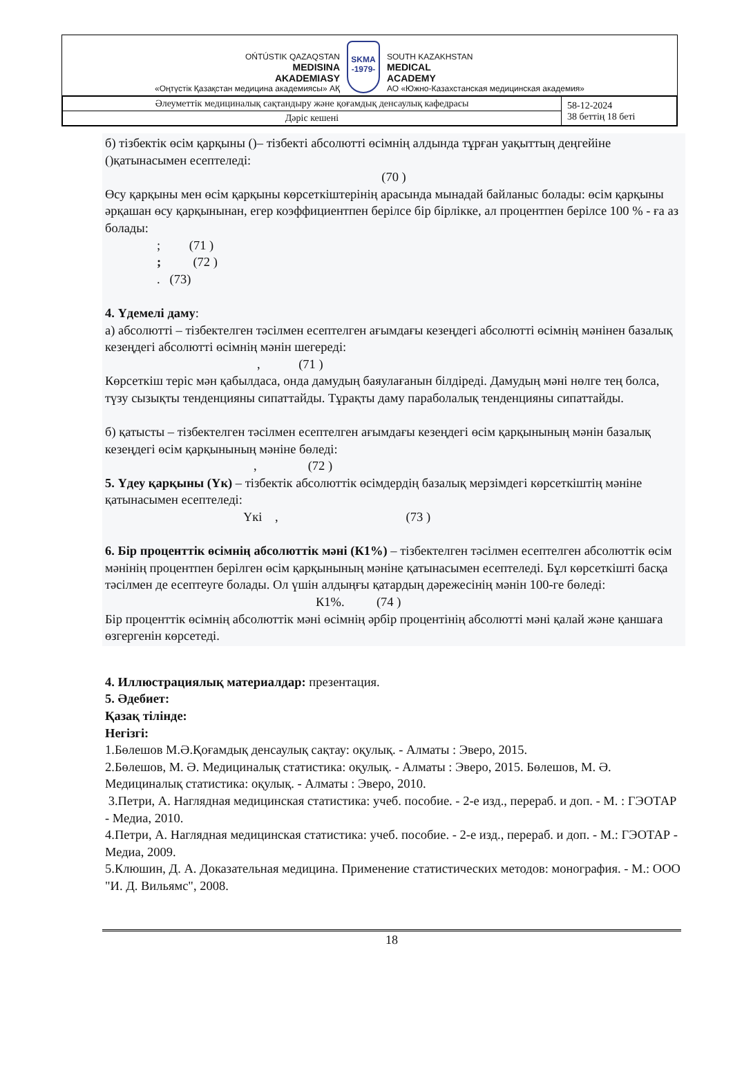OŃTÚSTIK QAZAQSTAN
MEDISINA
AKADEMIASY
«Оңтүстік Қазақстан медицина академиясы» АҚ
SKMA
-1979-
SOUTH KAZAKHSTAN
MEDICAL
ACADEMY
АО «Южно-Казахстанская медицинская академия»
| Әлеуметтік медициналық сақтандыру және қоғамдық денсаулық кафедрасы | 58-12-2024 38 беттің 18 беті |
| Дәріс кешені | |
б) тізбектік өсім қарқыны ()– тізбекті абсолютті өсімнің алдында тұрған уақыттың деңгейіне ()қатынасымен есептеледі:
(70 )
Өсу қарқыны мен өсім қарқыны көрсеткіштерінің арасында мынадай байланыс болады: өсім қарқыны әрқашан өсу қарқынынан, егер коэффициентпен берілсе бір бірлікке, ал процентпен берілсе 100 % - ға аз болады:
; (71 )
; (72 )
. (73)
4. Үдемелі даму:
а) абсолютті – тізбектелген тәсілмен есептелген ағымдағы кезеңдегі абсолютті өсімнің мәнінен базалық кезеңдегі абсолютті өсімнің мәнін шегереді:
, (71 )
Көрсеткіш теріс мән қабылдаса, онда дамудың баяулағанын білдіреді. Дамудың мәні нөлге тең болса, түзу сызықты тенденцияны сипаттайды. Тұрақты даму параболалық тенденцияны сипаттайды.
б) қатысты – тізбектелген тәсілмен есептелген ағымдағы кезеңдегі өсім қарқынының мәнін базалық кезеңдегі өсім қарқынының мәніне бөледі:
, (72 )
5. Үдеу қарқыны (Үк) – тізбектік абсолюттік өсімдердің базалық мерзімдегі көрсеткіштің мәніне қатынасымен есептеледі:
Үкі , (73 )
6. Бір проценттік өсімнің абсолюттік мәні (К1%) – тізбектелген тәсілмен есептелген абсолюттік өсім мәнінің процентпен берілген өсім қарқынының мәніне қатынасымен есептеледі. Бұл көрсеткішті басқа тәсілмен де есептеуге болады. Ол үшін алдыңғы қатардың дәрежесінің мәнін 100-ге бөледі:
К1%. (74 )
Бір проценттік өсімнің абсолюттік мәні өсімнің әрбір процентінің абсолютті мәні қалай және қаншаға өзгергенін көрсетеді.
4. Иллюстрациялық материалдар: презентация.
5. Әдебиет:
Қазақ тілінде:
Негізгі:
1.Бөлешов М.Ә.Қоғамдық денсаулық сақтау: оқулық. - Алматы : Эверо, 2015.
2.Бөлешов, М. Ә. Медициналық статистика: оқулық. - Алматы : Эверо, 2015. Бөлешов, М. Ә. Медициналық статистика: оқулық. - Алматы : Эверо, 2010.
3.Петри, А. Наглядная медицинская статистика: учеб. пособие. - 2-е изд., перераб. и доп. - М. : ГЭОТАР - Медиа, 2010.
4.Петри, А. Наглядная медицинская статистика: учеб. пособие. - 2-е изд., перераб. и доп. - М.: ГЭОТАР - Медиа, 2009.
5.Клюшин, Д. А. Доказательная медицина. Применение статистических методов: монография. - М.: ООО "И. Д. Вильямс", 2008.
18